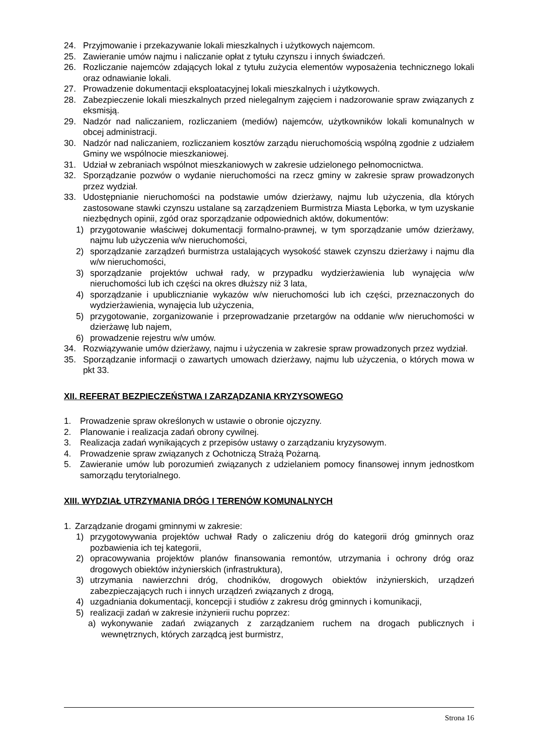24. Przyjmowanie i przekazywanie lokali mieszkalnych i użytkowych najemcom.
25. Zawieranie umów najmu i naliczanie opłat z tytułu czynszu i innych świadczeń.
26. Rozliczanie najemców zdających lokal z tytułu zużycia elementów wyposażenia technicznego lokali oraz odnawianie lokali.
27. Prowadzenie dokumentacji eksploatacyjnej lokali mieszkalnych i użytkowych.
28. Zabezpieczenie lokali mieszkalnych przed nielegalnym zajęciem i nadzorowanie spraw związanych z eksmisją.
29. Nadzór nad naliczaniem, rozliczaniem (mediów) najemców, użytkowników lokali komunalnych w obcej administracji.
30. Nadzór nad naliczaniem, rozliczaniem kosztów zarządu nieruchomością wspólną zgodnie z udziałem Gminy we wspólnocie mieszkaniowej.
31. Udział w zebraniach wspólnot mieszkaniowych w zakresie udzielonego pełnomocnictwa.
32. Sporządzanie pozwów o wydanie nieruchomości na rzecz gminy w zakresie spraw prowadzonych przez wydział.
33. Udostępnianie nieruchomości na podstawie umów dzierżawy, najmu lub użyczenia, dla których zastosowane stawki czynszu ustalane są zarządzeniem Burmistrza Miasta Lęborka, w tym uzyskanie niezbędnych opinii, zgód oraz sporządzanie odpowiednich aktów, dokumentów:
1) przygotowanie właściwej dokumentacji formalno-prawnej, w tym sporządzanie umów dzierżawy, najmu lub użyczenia w/w nieruchomości,
2) sporządzanie zarządzeń burmistrza ustalających wysokość stawek czynszu dzierżawy i najmu dla w/w nieruchomości,
3) sporządzanie projektów uchwał rady, w przypadku wydzierżawienia lub wynajęcia w/w nieruchomości lub ich części na okres dłuższy niż 3 lata,
4) sporządzanie i upublicznianie wykazów w/w nieruchomości lub ich części, przeznaczonych do wydzierżawienia, wynajęcia lub użyczenia,
5) przygotowanie, zorganizowanie i przeprowadzanie przetargów na oddanie w/w nieruchomości w dzierżawę lub najem,
6) prowadzenie rejestru w/w umów.
34. Rozwiązywanie umów dzierżawy, najmu i użyczenia w zakresie spraw prowadzonych przez wydział.
35. Sporządzanie informacji o zawartych umowach dzierżawy, najmu lub użyczenia, o których mowa w pkt 33.
XII. REFERAT BEZPIECZEŃSTWA I ZARZĄDZANIA KRYZYSOWEGO
1. Prowadzenie spraw określonych w ustawie o obronie ojczyzny.
2. Planowanie i realizacja zadań obrony cywilnej.
3. Realizacja zadań wynikających z przepisów ustawy o zarządzaniu kryzysowym.
4. Prowadzenie spraw związanych z Ochotniczą Strażą Pożarną.
5. Zawieranie umów lub porozumień związanych z udzielaniem pomocy finansowej innym jednostkom samorządu terytorialnego.
XIII. WYDZIAŁ UTRZYMANIA DRÓG I TERENÓW KOMUNALNYCH
1. Zarządzanie drogami gminnymi w zakresie:
1) przygotowywania projektów uchwał Rady o zaliczeniu dróg do kategorii dróg gminnych oraz pozbawienia ich tej kategorii,
2) opracowywania projektów planów finansowania remontów, utrzymania i ochrony dróg oraz drogowych obiektów inżynierskich (infrastruktura),
3) utrzymania nawierzchni dróg, chodników, drogowych obiektów inżynierskich, urządzeń zabezpieczających ruch i innych urządzeń związanych z drogą,
4) uzgadniania dokumentacji, koncepcji i studiów z zakresu dróg gminnych i komunikacji,
5) realizacji zadań w zakresie inżynierii ruchu poprzez:
a) wykonywanie zadań związanych z zarządzaniem ruchem na drogach publicznych i wewnętrznych, których zarządcą jest burmistrz,
Strona 16